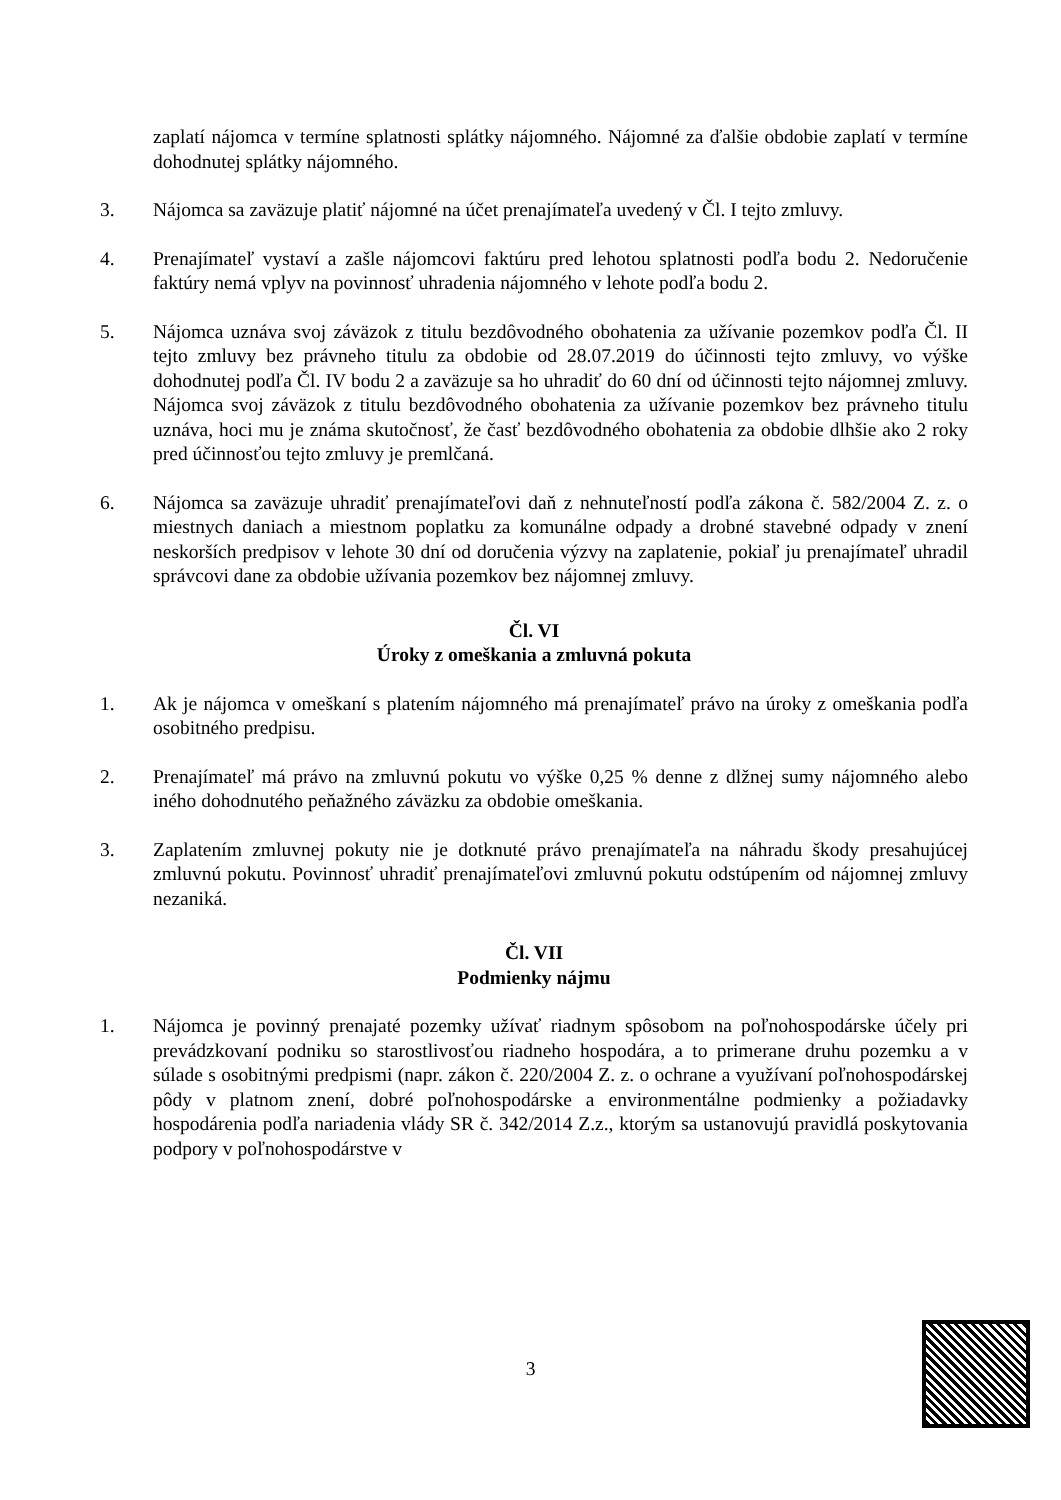zaplatí nájomca v termíne splatnosti splátky nájomného. Nájomné za ďalšie obdobie zaplatí v termíne dohodnutej splátky nájomného.
3. Nájomca sa zaväzuje platiť nájomné na účet prenajímateľa uvedený v Čl. I tejto zmluvy.
4. Prenajímateľ vystaví a zašle nájomcovi faktúru pred lehotou splatnosti podľa bodu 2. Nedoručenie faktúry nemá vplyv na povinnosť uhradenia nájomného v lehote podľa bodu 2.
5. Nájomca uznáva svoj záväzok z titulu bezdôvodného obohatenia za užívanie pozemkov podľa Čl. II tejto zmluvy bez právneho titulu za obdobie od 28.07.2019 do účinnosti tejto zmluvy, vo výške dohodnutej podľa Čl. IV bodu 2 a zaväzuje sa ho uhradiť do 60 dní od účinnosti tejto nájomnej zmluvy. Nájomca svoj záväzok z titulu bezdôvodného obohatenia za užívanie pozemkov bez právneho titulu uznáva, hoci mu je známa skutočnosť, že časť bezdôvodného obohatenia za obdobie dlhšie ako 2 roky pred účinnosťou tejto zmluvy je premlčaná.
6. Nájomca sa zaväzuje uhradiť prenajímateľovi daň z nehnuteľností podľa zákona č. 582/2004 Z. z. o miestnych daniach a miestnom poplatku za komunálne odpady a drobné stavebné odpady v znení neskorších predpisov v lehote 30 dní od doručenia výzvy na zaplatenie, pokiaľ ju prenajímateľ uhradil správcovi dane za obdobie užívania pozemkov bez nájomnej zmluvy.
Čl. VI
Úroky z omeškania a zmluvná pokuta
1. Ak je nájomca v omeškaní s platením nájomného má prenajímateľ právo na úroky z omeškania podľa osobitného predpisu.
2. Prenajímateľ má právo na zmluvnú pokutu vo výške 0,25 % denne z dlžnej sumy nájomného alebo iného dohodnutého peňažného záväzku za obdobie omeškania.
3. Zaplatením zmluvnej pokuty nie je dotknuté právo prenajímateľa na náhradu škody presahujúcej zmluvnú pokutu. Povinnosť uhradiť prenajímateľovi zmluvnú pokutu odstúpením od nájomnej zmluvy nezaniká.
Čl. VII
Podmienky nájmu
1. Nájomca je povinný prenajaté pozemky užívať riadnym spôsobom na poľnohospodárske účely pri prevádzkovaní podniku so starostlivosťou riadneho hospodára, a to primerane druhu pozemku a v súlade s osobitnými predpismi (napr. zákon č. 220/2004 Z. z. o ochrane a využívaní poľnohospodárskej pôdy v platnom znení, dobré poľnohospodárske a environmentálne podmienky a požiadavky hospodárenia podľa nariadenia vlády SR č. 342/2014 Z.z., ktorým sa ustanovujú pravidlá poskytovania podpory v poľnohospodárstve v
3